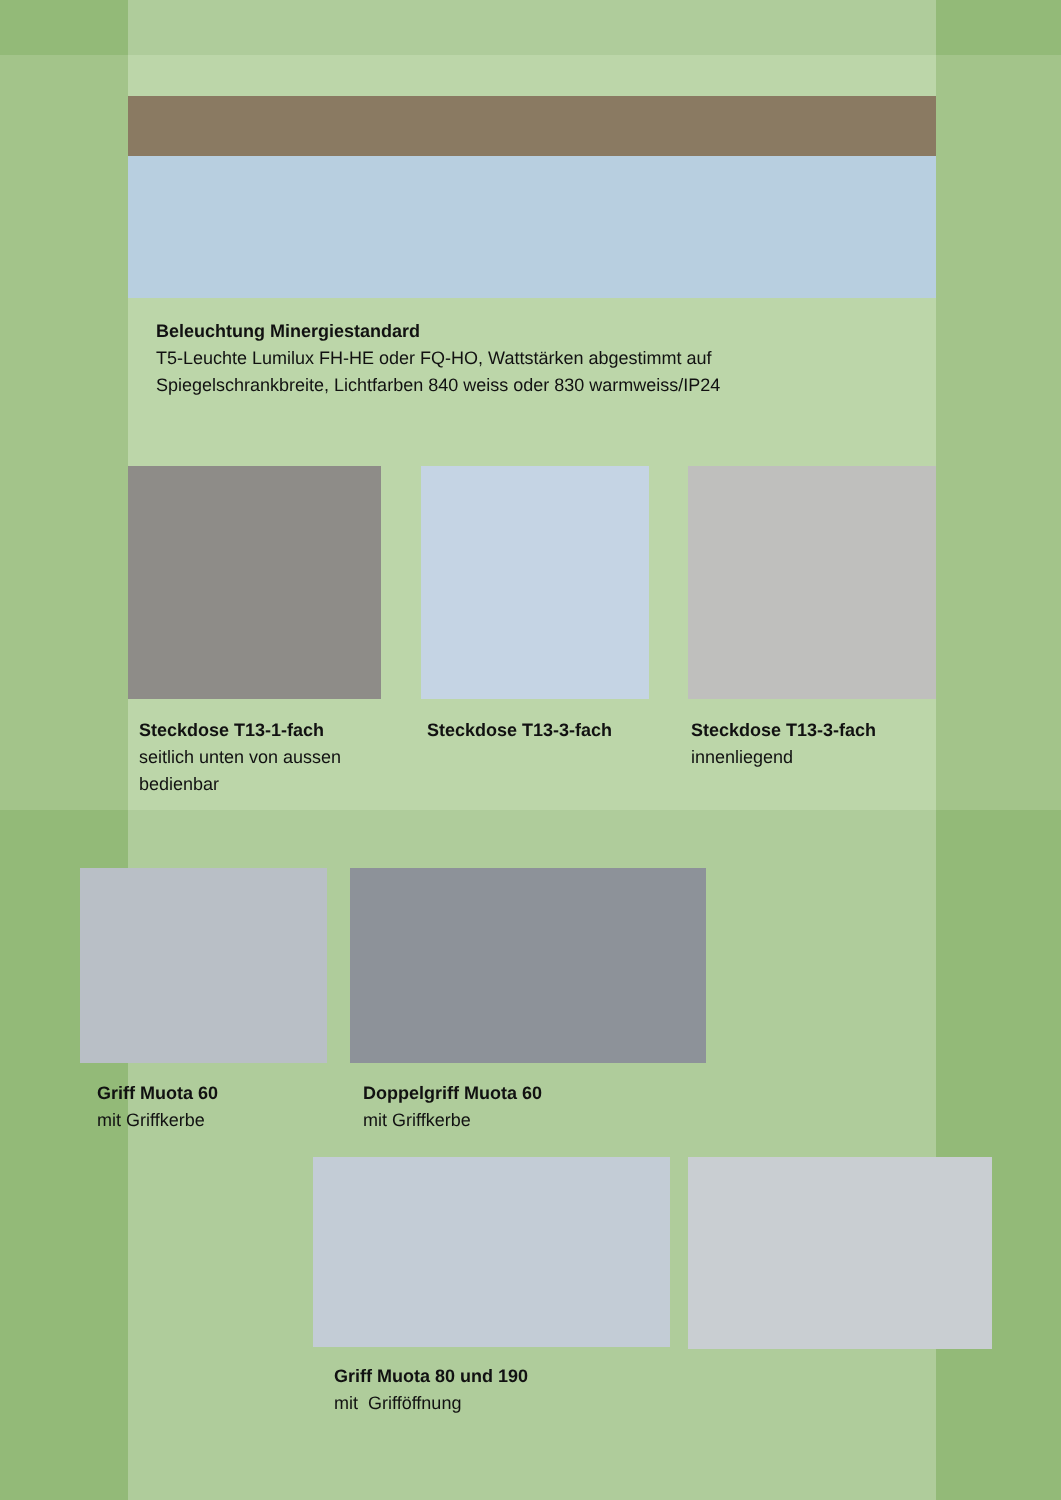Beleuchtung Minergiestandard
T5-Leuchte Lumilux FH-HE oder FQ-HO, Wattstärken abgestimmt auf
Spiegelschrankbreite, Lichtfarben 840 weiss oder 830 warmweiss/IP24
Steckdose T13-1-fach
seitlich unten von aussen
bedienbar
Steckdose T13-3-fach
Steckdose T13-3-fach
innenliegend
Griff Muota 60
mit Griffkerbe
Doppelgriff Muota 60
mit Griffkerbe
Griff Muota 80 und 190
mit Grifföffnung